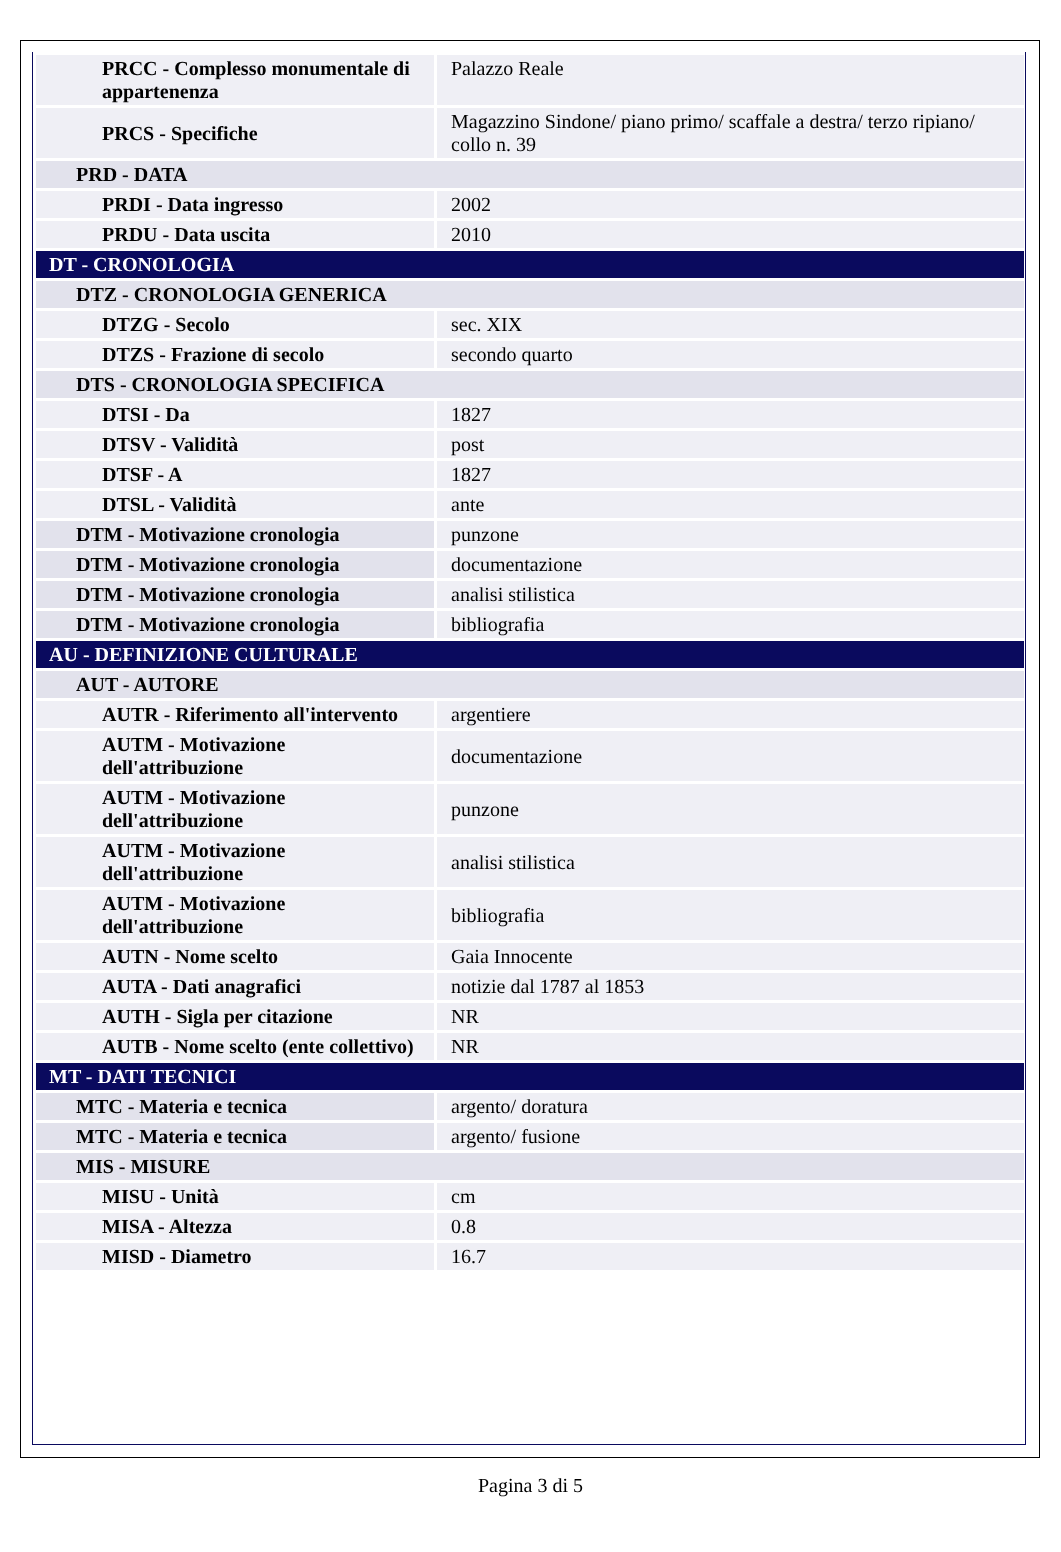| PRCC - Complesso monumentale di appartenenza | Palazzo Reale |
| PRCS - Specifiche | Magazzino Sindone/ piano primo/ scaffale a destra/ terzo ripiano/ collo n. 39 |
| PRD - DATA | |
| PRDI - Data ingresso | 2002 |
| PRDU - Data uscita | 2010 |
| DT - CRONOLOGIA | |
| DTZ - CRONOLOGIA GENERICA | |
| DTZG - Secolo | sec. XIX |
| DTZS - Frazione di secolo | secondo quarto |
| DTS - CRONOLOGIA SPECIFICA | |
| DTSI - Da | 1827 |
| DTSV - Validità | post |
| DTSF - A | 1827 |
| DTSL - Validità | ante |
| DTM - Motivazione cronologia | punzone |
| DTM - Motivazione cronologia | documentazione |
| DTM - Motivazione cronologia | analisi stilistica |
| DTM - Motivazione cronologia | bibliografia |
| AU - DEFINIZIONE CULTURALE | |
| AUT - AUTORE | |
| AUTR - Riferimento all'intervento | argentiere |
| AUTM - Motivazione dell'attribuzione | documentazione |
| AUTM - Motivazione dell'attribuzione | punzone |
| AUTM - Motivazione dell'attribuzione | analisi stilistica |
| AUTM - Motivazione dell'attribuzione | bibliografia |
| AUTN - Nome scelto | Gaia Innocente |
| AUTA - Dati anagrafici | notizie dal 1787 al 1853 |
| AUTH - Sigla per citazione | NR |
| AUTB - Nome scelto (ente collettivo) | NR |
| MT - DATI TECNICI | |
| MTC - Materia e tecnica | argento/ doratura |
| MTC - Materia e tecnica | argento/ fusione |
| MIS - MISURE | |
| MISU - Unità | cm |
| MISA - Altezza | 0.8 |
| MISD - Diametro | 16.7 |
Pagina 3 di 5